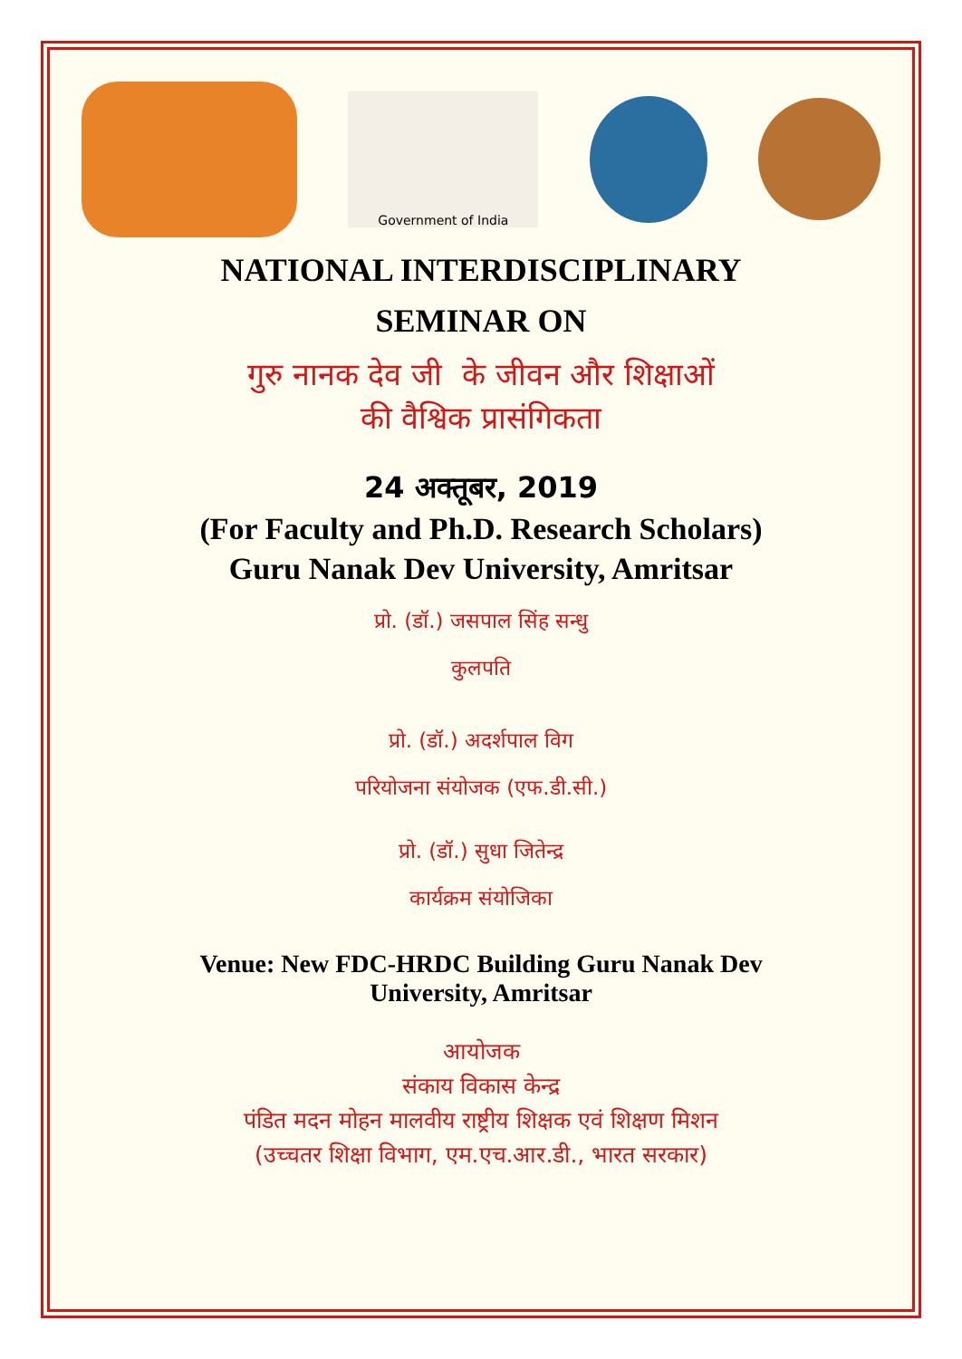Government of India
NATIONAL INTERDISCIPLINARY
SEMINAR ON
गुरु नानक देव जी के जीवन और शिक्षाओं
की वैश्विक प्रासंगिकता
24 अक्तूबर, 2019
(For Faculty and Ph.D. Research Scholars)
Guru Nanak Dev University, Amritsar
प्रो. (डॉ.) जसपाल सिंह सन्धु
कुलपति
प्रो. (डॉ.) अदर्शपाल विग
परियोजना संयोजक (एफ.डी.सी.)
प्रो. (डॉ.) सुधा जितेन्द्र
कार्यक्रम संयोजिका
Venue: New FDC-HRDC Building Guru Nanak Dev
University, Amritsar
आयोजक
संकाय विकास केन्द्र
पंडित मदन मोहन मालवीय राष्ट्रीय शिक्षक एवं शिक्षण मिशन
(उच्चतर शिक्षा विभाग, एम.एच.आर.डी., भारत सरकार)